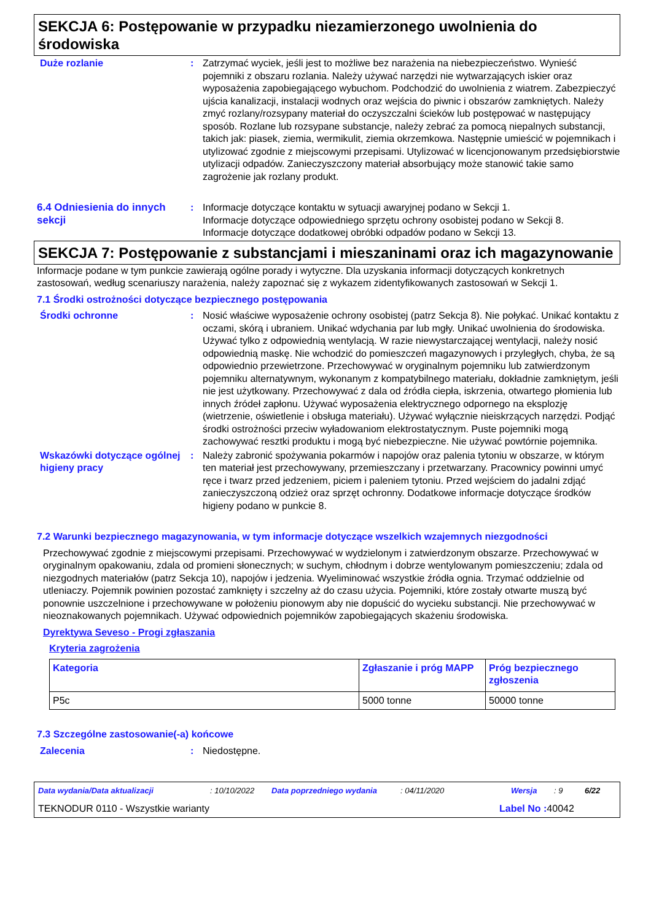SEKCJA 6: Postępowanie w przypadku niezamierzonego uwolnienia do środowiska
Duże rozlanie : Zatrzymać wyciek, jeśli jest to możliwe bez narażenia na niebezpieczeństwo. Wynieść pojemniki z obszaru rozlania. Należy używać narzędzi nie wytwarzających iskier oraz wyposażenia zapobiegającego wybuchom. Podchodzić do uwolnienia z wiatrem. Zabezpieczyć ujścia kanalizacji, instalacji wodnych oraz wejścia do piwnic i obszarów zamkniętych. Należy zmyć rozlany/rozsypany materiał do oczyszczalni ścieków lub postępować w następujący sposób. Rozlane lub rozsypane substancje, należy zebrać za pomocą niepalnych substancji, takich jak: piasek, ziemia, wermikulit, ziemia okrzemkowa. Następnie umieścić w pojemnikach i utylizować zgodnie z miejscowymi przepisami. Utylizować w licencjonowanym przedsiębiorstwie utylizacji odpadów. Zanieczyszczony materiał absorbujący może stanowić takie samo zagrożenie jak rozlany produkt.
6.4 Odniesienia do innych sekcji
: Informacje dotyczące kontaktu w sytuacji awaryjnej podano w Sekcji 1.
Informacje dotyczące odpowiedniego sprzętu ochrony osobistej podano w Sekcji 8.
Informacje dotyczące dodatkowej obróbki odpadów podano w Sekcji 13.
SEKCJA 7: Postępowanie z substancjami i mieszaninami oraz ich magazynowanie
Informacje podane w tym punkcie zawierają ogólne porady i wytyczne. Dla uzyskania informacji dotyczących konkretnych zastosowań, według scenariuszy narażenia, należy zapoznać się z wykazem zidentyfikowanych zastosowań w Sekcji 1.
7.1 Środki ostrożności dotyczące bezpiecznego postępowania
Środki ochronne : Nosić właściwe wyposażenie ochrony osobistej (patrz Sekcja 8). Nie połykać. Unikać kontaktu z oczami, skórą i ubraniem. Unikać wdychania par lub mgły. Unikać uwolnienia do środowiska. Używać tylko z odpowiednią wentylacją. W razie niewystarczającej wentylacji, należy nosić odpowiednią maskę. Nie wchodzić do pomieszczeń magazynowych i przyległych, chyba, że są odpowiednio przewietrzone. Przechowywać w oryginalnym pojemniku lub zatwierdzonym pojemniku alternatywnym, wykonanym z kompatybilnego materiału, dokładnie zamkniętym, jeśli nie jest użytkowany. Przechowywać z dala od źródła ciepła, iskrzenia, otwartego płomienia lub innych źródeł zapłonu. Używać wyposażenia elektrycznego odpornego na eksplozję (wietrzenie, oświetlenie i obsługa materiału). Używać wyłącznie nieiskrzących narzędzi. Podjąć środki ostrożności przeciw wyładowaniom elektrostatycznym. Puste pojemniki mogą zachowywać resztki produktu i mogą być niebezpieczne. Nie używać powtórnie pojemnika.
Wskazówki dotyczące ogólnej higieny pracy
: Należy zabronić spożywania pokarmów i napojów oraz palenia tytoniu w obszarze, w którym ten materiał jest przechowywany, przemieszczany i przetwarzany. Pracownicy powinni umyć ręce i twarz przed jedzeniem, piciem i paleniem tytoniu. Przed wejściem do jadalni zdjąć zanieczyszczoną odzież oraz sprzęt ochronny. Dodatkowe informacje dotyczące środków higieny podano w punkcie 8.
7.2 Warunki bezpiecznego magazynowania, w tym informacje dotyczące wszelkich wzajemnych niezgodności
Przechowywać zgodnie z miejscowymi przepisami. Przechowywać w wydzielonym i zatwierdzonym obszarze. Przechowywać w oryginalnym opakowaniu, zdala od promieni słonecznych; w suchym, chłodnym i dobrze wentylowanym pomieszczeniu; zdala od niezgodnych materiałów (patrz Sekcja 10), napojów i jedzenia. Wyeliminować wszystkie źródła ognia. Trzymać oddzielnie od utleniaczy. Pojemnik powinien pozostać zamknięty i szczelny aż do czasu użycia. Pojemniki, które zostały otwarte muszą być ponownie uszczelnione i przechowywane w położeniu pionowym aby nie dopuścić do wycieku substancji. Nie przechowywać w nieoznakowanych pojemnikach. Używać odpowiednich pojemników zapobiegających skażeniu środowiska.
Dyrektywa Seveso - Progi zgłaszania
Kryteria zagrożenia
| Kategoria | Zgłaszanie i próg MAPP | Próg bezpiecznego zgłoszenia |
| --- | --- | --- |
| P5c | 5000 tonne | 50000 tonne |
7.3 Szczególne zastosowanie(-a) końcowe
Zalecenia : Niedostępne.
Data wydania/Data aktualizacji: 10/10/2022 Data poprzedniego wydania: 04/11/2020 Wersja: 9 6/22
TEKNODUR 0110 - Wszystkie warianty Label No : 40042